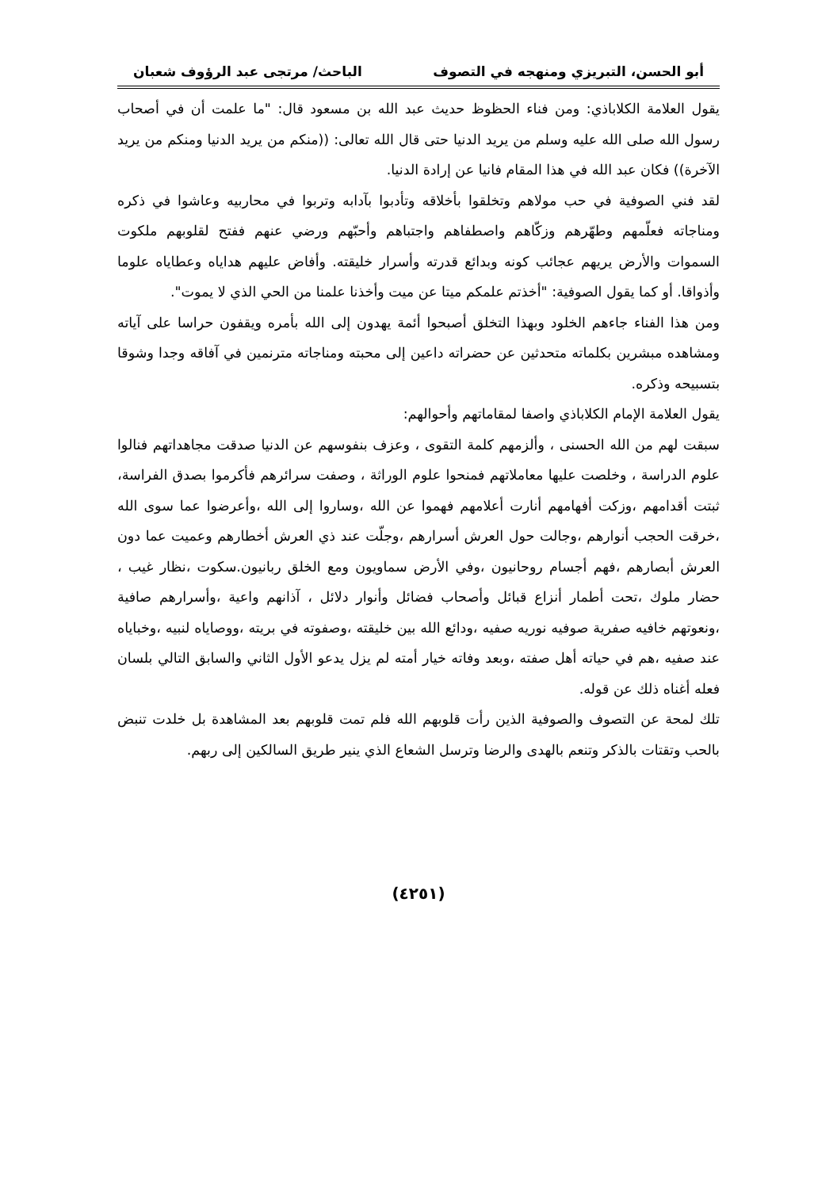أبو الحسن، التبريزي ومنهجه في التصوف الباحث/ مرتجى عبد الرؤوف شعبان
يقول العلامة الكلاباذي: ومن فناء الحظوظ حديث عبد الله بن مسعود قال: "ما علمت أن في أصحاب رسول الله صلى الله عليه وسلم من يريد الدنيا حتى قال الله تعالى: ((منكم من يريد الدنيا ومنكم من يريد الآخرة)) فكان عبد الله في هذا المقام فانيا عن إرادة الدنيا.
لقد فني الصوفية في حب مولاهم وتخلقوا بأخلاقه وتأدبوا بآدابه وتربوا في محاربيه وعاشوا في ذكره ومناجاته فعلّمهم وطهّرهم وزكّاهم واصطفاهم واجتباهم وأحبّهم ورضي عنهم ففتح لقلوبهم ملكوت السموات والأرض يريهم عجائب كونه وبدائع قدرته وأسرار خليقته. وأفاض عليهم هداياه وعطاياه علوما وأذواقا. أو كما يقول الصوفية: "أخذتم علمكم ميتا عن ميت وأخذنا علمنا من الحي الذي لا يموت".
ومن هذا الفناء جاءهم الخلود وبهذا التخلق أصبحوا أئمة يهدون إلى الله بأمره ويقفون حراسا على آياته ومشاهده مبشرين بكلماته متحدثين عن حضراته داعين إلى محبته ومناجاته مترنمين في آفاقه وجدا وشوقا بتسبيحه وذكره.
يقول العلامة الإمام الكلاباذي واصفا لمقاماتهم وأحوالهم:
سبقت لهم من الله الحسنى ، وألزمهم كلمة التقوى ، وعزف بنفوسهم عن الدنيا صدقت مجاهداتهم فنالوا علوم الدراسة ، وخلصت عليها معاملاتهم فمنحوا علوم الوراثة ، وصفت سرائرهم فأكرموا بصدق الفراسة، ثبتت أقدامهم ،وزكت أفهامهم أنارت أعلامهم فهموا عن الله ،وساروا إلى الله ،وأعرضوا عما سوى الله ،خرقت الحجب أنوارهم ،وجالت حول العرش أسرارهم ،وجلّت عند ذي العرش أخطارهم وعميت عما دون العرش أبصارهم ،فهم أجسام روحانيون ،وفي الأرض سماويون ومع الخلق ربانيون.سكوت ،نظار غيب ، حضار ملوك ،تحت أطمار أنزاع قبائل وأصحاب فضائل وأنوار دلائل ، آذانهم واعية ،وأسرارهم صافية ،ونعوتهم خافيه صفرية صوفيه نوريه صفيه ،ودائع الله بين خليقته ،وصفوته في بريته ،ووصاياه لنبيه ،وخباياه عند صفيه ،هم في حياته أهل صفته ،وبعد وفاته خيار أمته لم يزل يدعو الأول الثاني والسابق التالي بلسان فعله أغناه ذلك عن قوله.
تلك لمحة عن التصوف والصوفية الذين رأت قلوبهم الله فلم تمت قلوبهم بعد المشاهدة بل خلدت تنبض بالحب وتقتات بالذكر وتنعم بالهدى والرضا وترسل الشعاع الذي ينير طريق السالكين إلى ربهم.
(٤٢٥١)